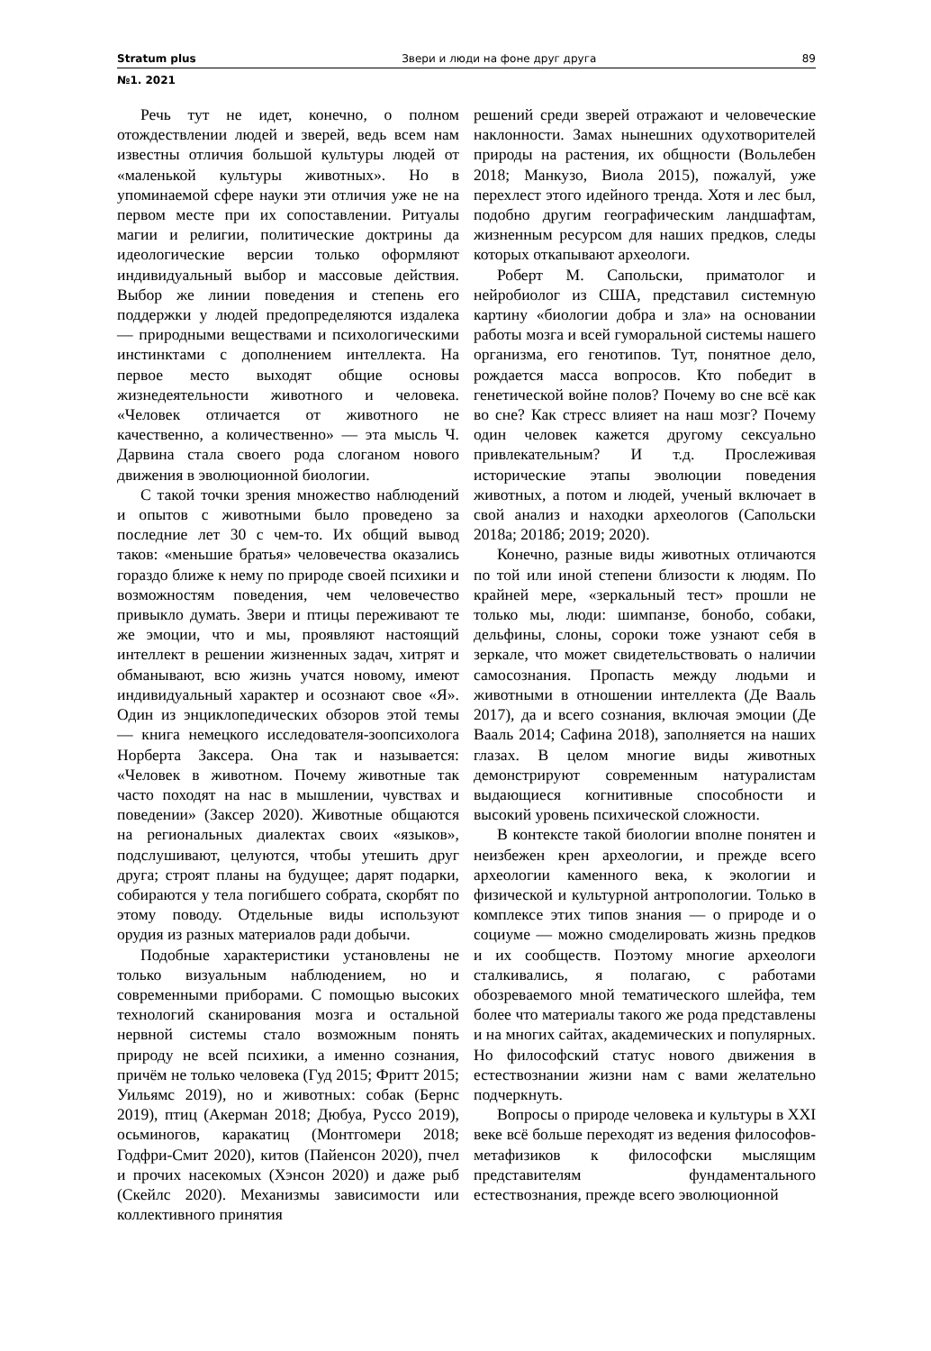Stratum plus Звери и люди на фоне друг друга 89
№1. 2021
Речь тут не идет, конечно, о полном отождествлении людей и зверей, ведь всем нам известны отличия большой культуры людей от «маленькой культуры животных». Но в упоминаемой сфере науки эти отличия уже не на первом месте при их сопоставлении. Ритуалы магии и религии, политические доктрины да идеологические версии только оформляют индивидуальный выбор и массовые действия. Выбор же линии поведения и степень его поддержки у людей предопределяются издалека — природными веществами и психологическими инстинктами с дополнением интеллекта. На первое место выходят общие основы жизнедеятельности животного и человека. «Человек отличается от животного не качественно, а количественно» — эта мысль Ч. Дарвина стала своего рода слоганом нового движения в эволюционной биологии.
С такой точки зрения множество наблюдений и опытов с животными было проведено за последние лет 30 с чем-то. Их общий вывод таков: «меньшие братья» человечества оказались гораздо ближе к нему по природе своей психики и возможностям поведения, чем человечество привыкло думать. Звери и птицы переживают те же эмоции, что и мы, проявляют настоящий интеллект в решении жизненных задач, хитрят и обманывают, всю жизнь учатся новому, имеют индивидуальный характер и осознают свое «Я». Один из энциклопедических обзоров этой темы — книга немецкого исследователя-зоопсихолога Норберта Заксера. Она так и называется: «Человек в животном. Почему животные так часто походят на нас в мышлении, чувствах и поведении» (Заксер 2020). Животные общаются на региональных диалектах своих «языков», подслушивают, целуются, чтобы утешить друг друга; строят планы на будущее; дарят подарки, собираются у тела погибшего собрата, скорбят по этому поводу. Отдельные виды используют орудия из разных материалов ради добычи.
Подобные характеристики установлены не только визуальным наблюдением, но и современными приборами. С помощью высоких технологий сканирования мозга и остальной нервной системы стало возможным понять природу не всей психики, а именно сознания, причём не только человека (Гуд 2015; Фритт 2015; Уильямс 2019), но и животных: собак (Бернс 2019), птиц (Акерман 2018; Дюбуа, Руссо 2019), осьминогов, каракатиц (Монтгомери 2018; Годфри-Смит 2020), китов (Пайенсон 2020), пчел и прочих насекомых (Хэнсон 2020) и даже рыб (Скейлс 2020). Механизмы зависимости или коллективного принятия
решений среди зверей отражают и человеческие наклонности. Замах нынешних одухотворителей природы на растения, их общности (Вольлебен 2018; Манкузо, Виола 2015), пожалуй, уже перехлест этого идейного тренда. Хотя и лес был, подобно другим географическим ландшафтам, жизненным ресурсом для наших предков, следы которых откапывают археологи.
Роберт М. Сапольски, приматолог и нейробиолог из США, представил системную картину «биологии добра и зла» на основании работы мозга и всей гуморальной системы нашего организма, его генотипов. Тут, понятное дело, рождается масса вопросов. Кто победит в генетической войне полов? Почему во сне всё как во сне? Как стресс влияет на наш мозг? Почему один человек кажется другому сексуально привлекательным? И т.д. Прослеживая исторические этапы эволюции поведения животных, а потом и людей, ученый включает в свой анализ и находки археологов (Сапольски 2018а; 2018б; 2019; 2020).
Конечно, разные виды животных отличаются по той или иной степени близости к людям. По крайней мере, «зеркальный тест» прошли не только мы, люди: шимпанзе, бонобо, собаки, дельфины, слоны, сороки тоже узнают себя в зеркале, что может свидетельствовать о наличии самосознания. Пропасть между людьми и животными в отношении интеллекта (Де Вааль 2017), да и всего сознания, включая эмоции (Де Вааль 2014; Сафина 2018), заполняется на наших глазах. В целом многие виды животных демонстрируют современным натуралистам выдающиеся когнитивные способности и высокий уровень психической сложности.
В контексте такой биологии вполне понятен и неизбежен крен археологии, и прежде всего археологии каменного века, к экологии и физической и культурной антропологии. Только в комплексе этих типов знания — о природе и о социуме — можно смоделировать жизнь предков и их сообществ. Поэтому многие археологи сталкивались, я полагаю, с работами обозреваемого мной тематического шлейфа, тем более что материалы такого же рода представлены и на многих сайтах, академических и популярных. Но философский статус нового движения в естествознании жизни нам с вами желательно подчеркнуть.
Вопросы о природе человека и культуры в XXI веке всё больше переходят из ведения философов-метафизиков к философски мыслящим представителям фундаментального естествознания, прежде всего эволюционной